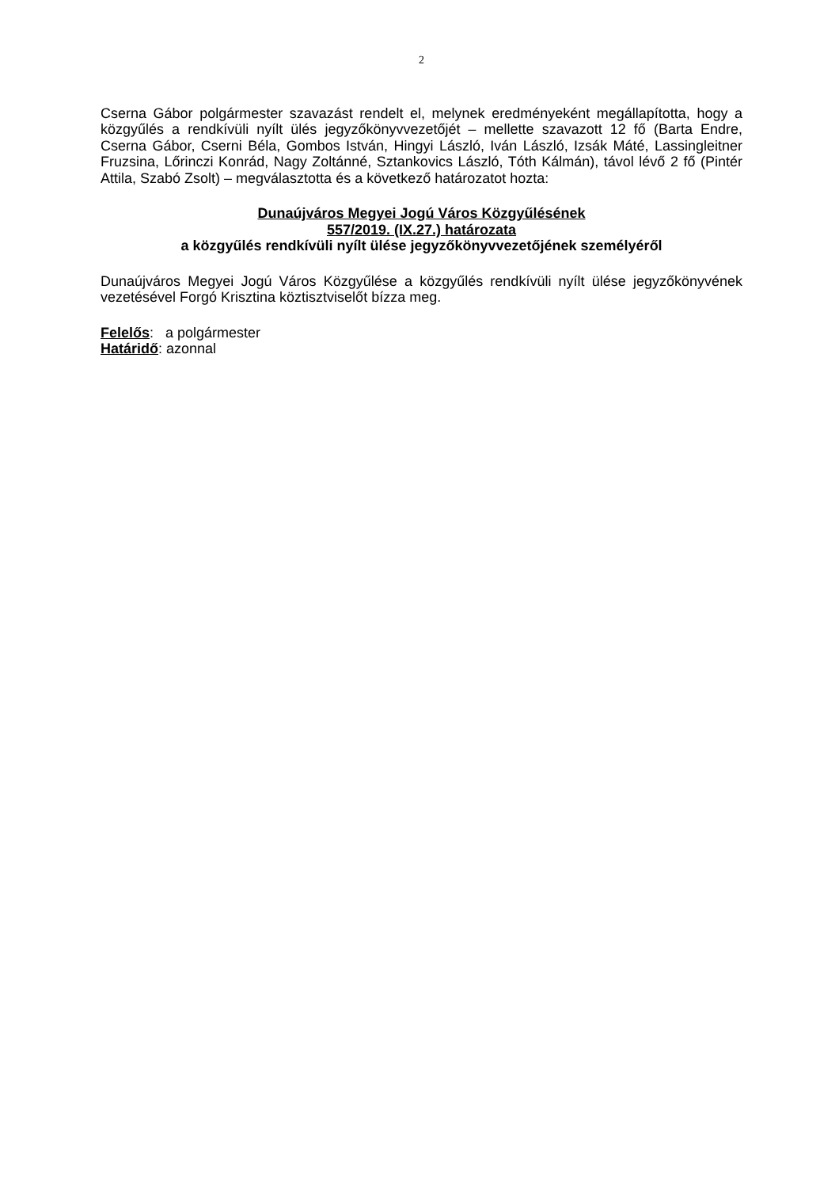2
Cserna Gábor polgármester szavazást rendelt el, melynek eredményeként megállapította, hogy a közgyűlés a rendkívüli nyílt ülés jegyzőkönyvvezetőjét – mellette szavazott 12 fő (Barta Endre, Cserna Gábor, Cserni Béla, Gombos István, Hingyi László, Iván László, Izsák Máté, Lassingleitner Fruzsina, Lőrinczi Konrád, Nagy Zoltánné, Sztankovics László, Tóth Kálmán), távol lévő 2 fő (Pintér Attila, Szabó Zsolt) – megválasztotta és a következő határozatot hozta:
Dunaújváros Megyei Jogú Város Közgyűlésének
557/2019. (IX.27.) határozata
a közgyűlés rendkívüli nyílt ülése jegyzőkönyvvezetőjének személyéről
Dunaújváros Megyei Jogú Város Közgyűlése a közgyűlés rendkívüli nyílt ülése jegyzőkönyvének vezetésével Forgó Krisztina köztisztviselőt bízza meg.
Felelős: a polgármester
Határidő: azonnal